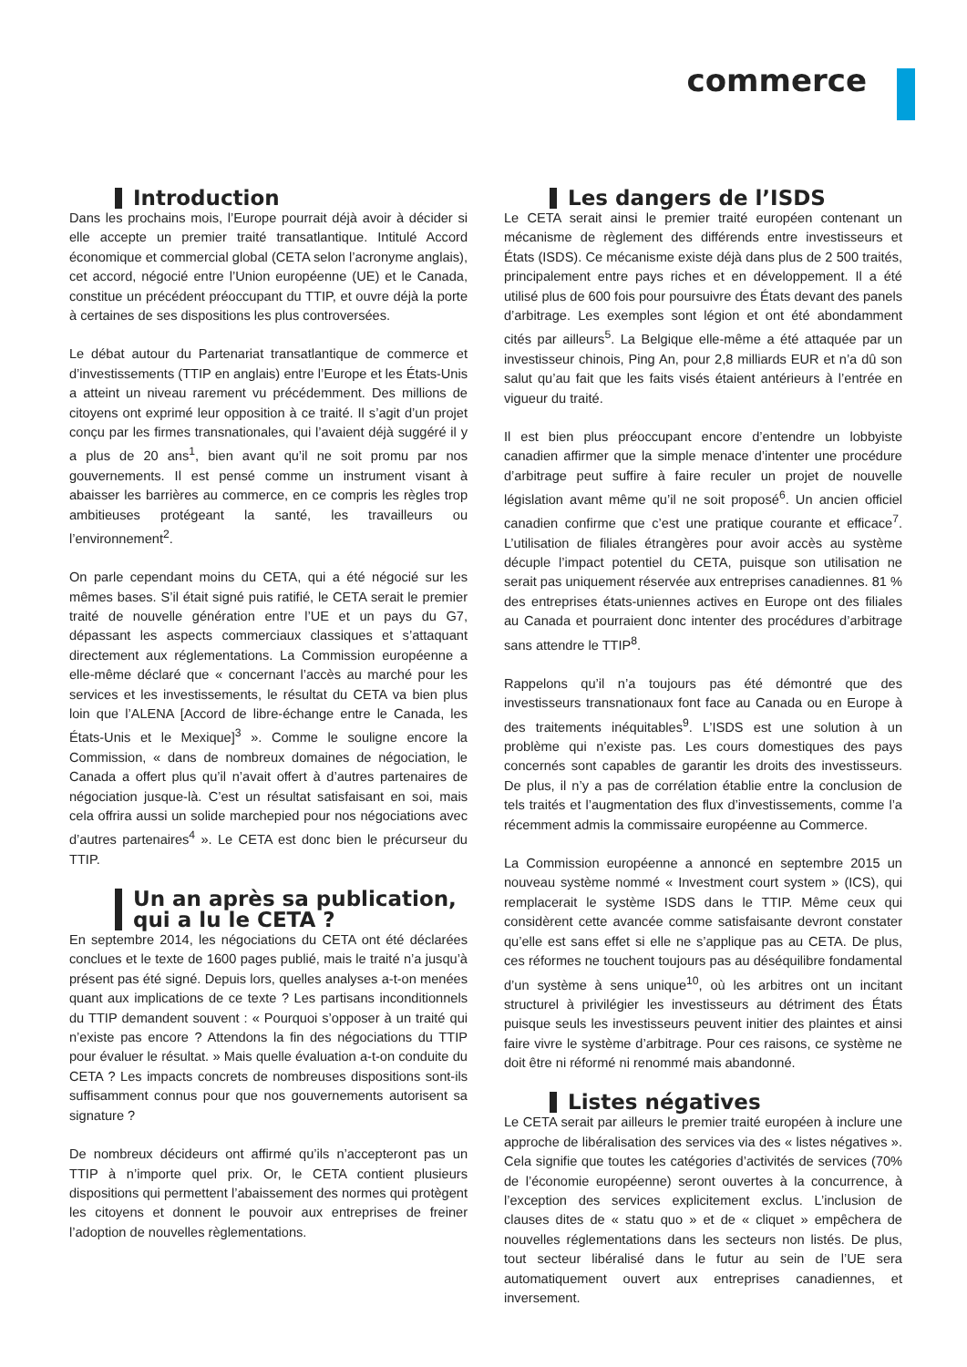commerce
Introduction
Dans les prochains mois, l’Europe pourrait déjà avoir à décider si elle accepte un premier traité transatlantique. Intitulé Accord économique et commercial global (CETA selon l’acronyme anglais), cet accord, négocié entre l’Union européenne (UE) et le Canada, constitue un précédent préoccupant du TTIP, et ouvre déjà la porte à certaines de ses dispositions les plus controversées.
Le débat autour du Partenariat transatlantique de commerce et d’investissements (TTIP en anglais) entre l’Europe et les États-Unis a atteint un niveau rarement vu précédemment. Des millions de citoyens ont exprimé leur opposition à ce traité. Il s’agit d’un projet conçu par les firmes transnationales, qui l’avaient déjà suggéré il y a plus de 20 ans<sup>1</sup>, bien avant qu’il ne soit promu par nos gouvernements. Il est pensé comme un instrument visant à abaisser les barrières au commerce, en ce compris les règles trop ambitieuses protégeant la santé, les travailleurs ou l’environnement<sup>2</sup>.
On parle cependant moins du CETA, qui a été négocié sur les mêmes bases. S’il était signé puis ratifié, le CETA serait le premier traité de nouvelle génération entre l’UE et un pays du G7, dépassant les aspects commerciaux classiques et s’attaquant directement aux réglementations. La Commission européenne a elle-même déclaré que « concernant l’accès au marché pour les services et les investissements, le résultat du CETA va bien plus loin que l’ALENA [Accord de libre-échange entre le Canada, les États-Unis et le Mexique]<sup>3</sup> ». Comme le souligne encore la Commission, « dans de nombreux domaines de négociation, le Canada a offert plus qu’il n’avait offert à d’autres partenaires de négociation jusque-là. C’est un résultat satisfaisant en soi, mais cela offrira aussi un solide marchepied pour nos négociations avec d’autres partenaires<sup>4</sup> ». Le CETA est donc bien le précurseur du TTIP.
Un an après sa publication,
qui a lu le CETA ?
En septembre 2014, les négociations du CETA ont été déclarées conclues et le texte de 1600 pages publié, mais le traité n’a jusqu’à présent pas été signé. Depuis lors, quelles analyses a-t-on menées quant aux implications de ce texte ? Les partisans inconditionnels du TTIP demandent souvent : « Pourquoi s’opposer à un traité qui n’existe pas encore ? Attendons la fin des négociations du TTIP pour évaluer le résultat. » Mais quelle évaluation a-t-on conduite du CETA ? Les impacts concrets de nombreuses dispositions sont-ils suffisamment connus pour que nos gouvernements autorisent sa signature ?
De nombreux décideurs ont affirmé qu’ils n’accepteront pas un TTIP à n’importe quel prix. Or, le CETA contient plusieurs dispositions qui permettent l’abaissement des normes qui protègent les citoyens et donnent le pouvoir aux entreprises de freiner l’adoption de nouvelles règlementations.
Les dangers de l’ISDS
Le CETA serait ainsi le premier traité européen contenant un mécanisme de règlement des différends entre investisseurs et États (ISDS). Ce mécanisme existe déjà dans plus de 2 500 traités, principalement entre pays riches et en développement. Il a été utilisé plus de 600 fois pour poursuivre des États devant des panels d’arbitrage. Les exemples sont légion et ont été abondamment cités par ailleurs<sup>5</sup>. La Belgique elle-même a été attaquée par un investisseur chinois, Ping An, pour 2,8 milliards EUR et n’a dû son salut qu’au fait que les faits visés étaient antérieurs à l’entrée en vigueur du traité.
Il est bien plus préoccupant encore d’entendre un lobbyiste canadien affirmer que la simple menace d’intenter une procédure d’arbitrage peut suffire à faire reculer un projet de nouvelle législation avant même qu’il ne soit proposé<sup>6</sup>. Un ancien officiel canadien confirme que c’est une pratique courante et efficace<sup>7</sup>. L’utilisation de filiales étrangères pour avoir accès au système décuple l’impact potentiel du CETA, puisque son utilisation ne serait pas uniquement réservée aux entreprises canadiennes. 81 % des entreprises états-uniennes actives en Europe ont des filiales au Canada et pourraient donc intenter des procédures d’arbitrage sans attendre le TTIP<sup>8</sup>.
Rappelons qu’il n’a toujours pas été démontré que des investisseurs transnationaux font face au Canada ou en Europe à des traitements inéquitables<sup>9</sup>. L’ISDS est une solution à un problème qui n’existe pas. Les cours domestiques des pays concernés sont capables de garantir les droits des investisseurs. De plus, il n’y a pas de corrélation établie entre la conclusion de tels traités et l’augmentation des flux d’investissements, comme l’a récemment admis la commissaire européenne au Commerce.
La Commission européenne a annoncé en septembre 2015 un nouveau système nommé « Investment court system » (ICS), qui remplacerait le système ISDS dans le TTIP. Même ceux qui considèrent cette avancée comme satisfaisante devront constater qu’elle est sans effet si elle ne s’applique pas au CETA. De plus, ces réformes ne touchent toujours pas au déséquilibre fondamental d’un système à sens unique<sup>10</sup>, où les arbitres ont un incitant structurel à privilégier les investisseurs au détriment des États puisque seuls les investisseurs peuvent initier des plaintes et ainsi faire vivre le système d’arbitrage. Pour ces raisons, ce système ne doit être ni réformé ni renommé mais abandonné.
Listes négatives
Le CETA serait par ailleurs le premier traité européen à inclure une approche de libéralisation des services via des « listes négatives ». Cela signifie que toutes les catégories d’activités de services (70% de l’économie européenne) seront ouvertes à la concurrence, à l’exception des services explicitement exclus. L’inclusion de clauses dites de « statu quo » et de « cliquet » empêchera de nouvelles réglementations dans les secteurs non listés. De plus, tout secteur libéralisé dans le futur au sein de l’UE sera automatiquement ouvert aux entreprises canadiennes, et inversement.